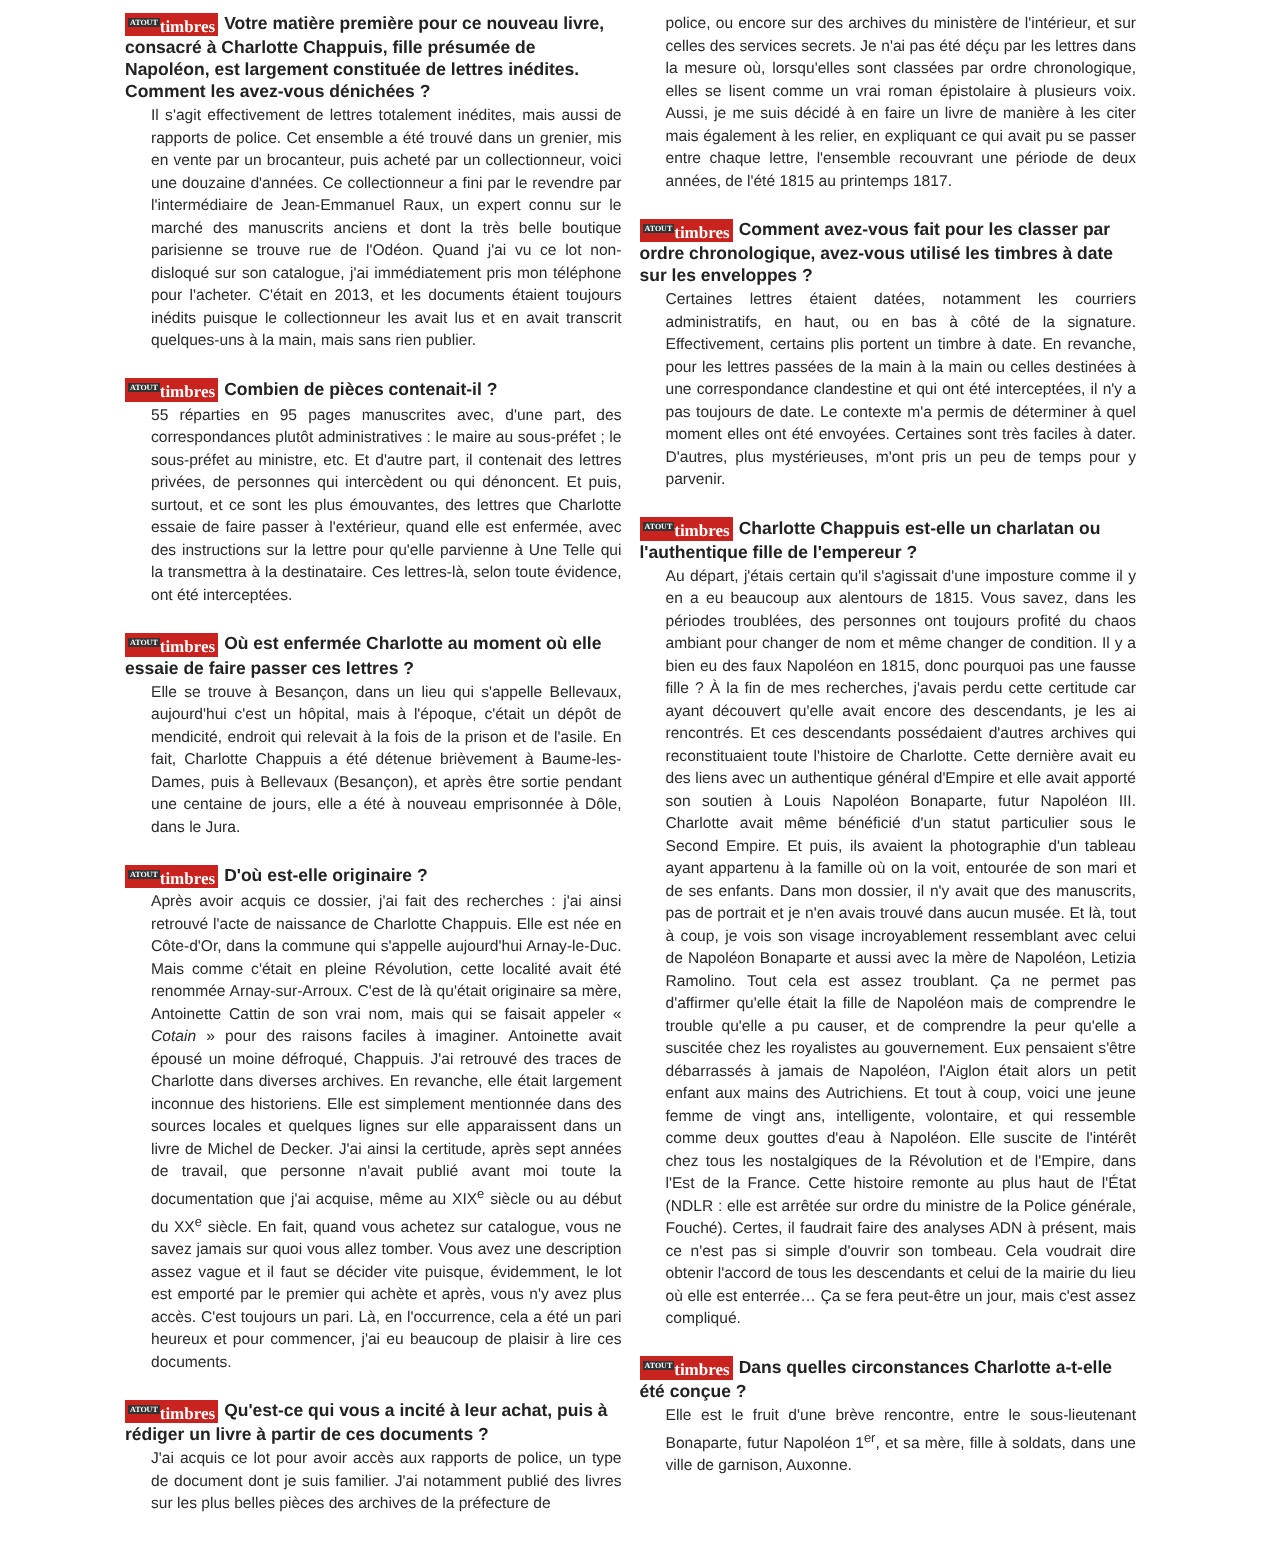<sup>ATOUT</sup>timbres Votre matière première pour ce nouveau livre, consacré à Charlotte Chappuis, fille présumée de Napoléon, est largement constituée de lettres inédites. Comment les avez-vous dénichées ?
Il s'agit effectivement de lettres totalement inédites, mais aussi de rapports de police. Cet ensemble a été trouvé dans un grenier, mis en vente par un brocanteur, puis acheté par un collectionneur, voici une douzaine d'années. Ce collectionneur a fini par le revendre par l'intermédiaire de Jean-Emmanuel Raux, un expert connu sur le marché des manuscrits anciens et dont la très belle boutique parisienne se trouve rue de l'Odéon. Quand j'ai vu ce lot non-disloqué sur son catalogue, j'ai immédiatement pris mon téléphone pour l'acheter. C'était en 2013, et les documents étaient toujours inédits puisque le collectionneur les avait lus et en avait transcrit quelques-uns à la main, mais sans rien publier.
<sup>ATOUT</sup>timbres Combien de pièces contenait-il ?
55 réparties en 95 pages manuscrites avec, d'une part, des correspondances plutôt administratives : le maire au sous-préfet ; le sous-préfet au ministre, etc. Et d'autre part, il contenait des lettres privées, de personnes qui intercèdent ou qui dénoncent. Et puis, surtout, et ce sont les plus émouvantes, des lettres que Charlotte essaie de faire passer à l'extérieur, quand elle est enfermée, avec des instructions sur la lettre pour qu'elle parvienne à Une Telle qui la transmettra à la destinataire. Ces lettres-là, selon toute évidence, ont été interceptées.
<sup>ATOUT</sup>timbres Où est enfermée Charlotte au moment où elle essaie de faire passer ces lettres ?
Elle se trouve à Besançon, dans un lieu qui s'appelle Bellevaux, aujourd'hui c'est un hôpital, mais à l'époque, c'était un dépôt de mendicité, endroit qui relevait à la fois de la prison et de l'asile. En fait, Charlotte Chappuis a été détenue brièvement à Baume-les-Dames, puis à Bellevaux (Besançon), et après être sortie pendant une centaine de jours, elle a été à nouveau emprisonnée à Dôle, dans le Jura.
<sup>ATOUT</sup>timbres D'où est-elle originaire ?
Après avoir acquis ce dossier, j'ai fait des recherches : j'ai ainsi retrouvé l'acte de naissance de Charlotte Chappuis. Elle est née en Côte-d'Or, dans la commune qui s'appelle aujourd'hui Arnay-le-Duc. Mais comme c'était en pleine Révolution, cette localité avait été renommée Arnay-sur-Arroux. C'est de là qu'était originaire sa mère, Antoinette Cattin de son vrai nom, mais qui se faisait appeler « Cotain » pour des raisons faciles à imaginer. Antoinette avait épousé un moine défroqué, Chappuis. J'ai retrouvé des traces de Charlotte dans diverses archives. En revanche, elle était largement inconnue des historiens. Elle est simplement mentionnée dans des sources locales et quelques lignes sur elle apparaissent dans un livre de Michel de Decker. J'ai ainsi la certitude, après sept années de travail, que personne n'avait publié avant moi toute la documentation que j'ai acquise, même au XIX<sup>e</sup> siècle ou au début du XX<sup>e</sup> siècle. En fait, quand vous achetez sur catalogue, vous ne savez jamais sur quoi vous allez tomber. Vous avez une description assez vague et il faut se décider vite puisque, évidemment, le lot est emporté par le premier qui achète et après, vous n'y avez plus accès. C'est toujours un pari. Là, en l'occurrence, cela a été un pari heureux et pour commencer, j'ai eu beaucoup de plaisir à lire ces documents.
<sup>ATOUT</sup>timbres Qu'est-ce qui vous a incité à leur achat, puis à rédiger un livre à partir de ces documents ?
J'ai acquis ce lot pour avoir accès aux rapports de police, un type de document dont je suis familier. J'ai notamment publié des livres sur les plus belles pièces des archives de la préfecture de
police, ou encore sur des archives du ministère de l'intérieur, et sur celles des services secrets. Je n'ai pas été déçu par les lettres dans la mesure où, lorsqu'elles sont classées par ordre chronologique, elles se lisent comme un vrai roman épistolaire à plusieurs voix. Aussi, je me suis décidé à en faire un livre de manière à les citer mais également à les relier, en expliquant ce qui avait pu se passer entre chaque lettre, l'ensemble recouvrant une période de deux années, de l'été 1815 au printemps 1817.
<sup>ATOUT</sup>timbres Comment avez-vous fait pour les classer par ordre chronologique, avez-vous utilisé les timbres à date sur les enveloppes ?
Certaines lettres étaient datées, notamment les courriers administratifs, en haut, ou en bas à côté de la signature. Effectivement, certains plis portent un timbre à date. En revanche, pour les lettres passées de la main à la main ou celles destinées à une correspondance clandestine et qui ont été interceptées, il n'y a pas toujours de date. Le contexte m'a permis de déterminer à quel moment elles ont été envoyées. Certaines sont très faciles à dater. D'autres, plus mystérieuses, m'ont pris un peu de temps pour y parvenir.
<sup>ATOUT</sup>timbres Charlotte Chappuis est-elle un charlatan ou l'authentique fille de l'empereur ?
Au départ, j'étais certain qu'il s'agissait d'une imposture comme il y en a eu beaucoup aux alentours de 1815. Vous savez, dans les périodes troublées, des personnes ont toujours profité du chaos ambiant pour changer de nom et même changer de condition. Il y a bien eu des faux Napoléon en 1815, donc pourquoi pas une fausse fille ? À la fin de mes recherches, j'avais perdu cette certitude car ayant découvert qu'elle avait encore des descendants, je les ai rencontrés. Et ces descendants possédaient d'autres archives qui reconstituaient toute l'histoire de Charlotte. Cette dernière avait eu des liens avec un authentique général d'Empire et elle avait apporté son soutien à Louis Napoléon Bonaparte, futur Napoléon III. Charlotte avait même bénéficié d'un statut particulier sous le Second Empire. Et puis, ils avaient la photographie d'un tableau ayant appartenu à la famille où on la voit, entourée de son mari et de ses enfants. Dans mon dossier, il n'y avait que des manuscrits, pas de portrait et je n'en avais trouvé dans aucun musée. Et là, tout à coup, je vois son visage incroyablement ressemblant avec celui de Napoléon Bonaparte et aussi avec la mère de Napoléon, Letizia Ramolino. Tout cela est assez troublant. Ça ne permet pas d'affirmer qu'elle était la fille de Napoléon mais de comprendre le trouble qu'elle a pu causer, et de comprendre la peur qu'elle a suscitée chez les royalistes au gouvernement. Eux pensaient s'être débarrassés à jamais de Napoléon, l'Aiglon était alors un petit enfant aux mains des Autrichiens. Et tout à coup, voici une jeune femme de vingt ans, intelligente, volontaire, et qui ressemble comme deux gouttes d'eau à Napoléon. Elle suscite de l'intérêt chez tous les nostalgiques de la Révolution et de l'Empire, dans l'Est de la France. Cette histoire remonte au plus haut de l'État (NDLR : elle est arrêtée sur ordre du ministre de la Police générale, Fouché). Certes, il faudrait faire des analyses ADN à présent, mais ce n'est pas si simple d'ouvrir son tombeau. Cela voudrait dire obtenir l'accord de tous les descendants et celui de la mairie du lieu où elle est enterrée… Ça se fera peut-être un jour, mais c'est assez compliqué.
<sup>ATOUT</sup>timbres Dans quelles circonstances Charlotte a-t-elle été conçue ?
Elle est le fruit d'une brève rencontre, entre le sous-lieutenant Bonaparte, futur Napoléon 1<sup>er</sup>, et sa mère, fille à soldats, dans une ville de garnison, Auxonne.